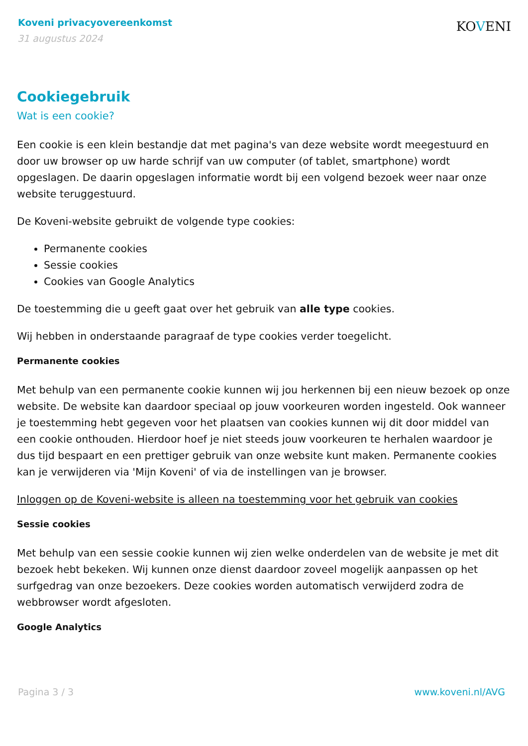Koveni privacyovereenkomst
31 augustus 2024
KOVENI
Cookiegebruik
Wat is een cookie?
Een cookie is een klein bestandje dat met pagina's van deze website wordt meegestuurd en door uw browser op uw harde schrijf van uw computer (of tablet, smartphone) wordt opgeslagen. De daarin opgeslagen informatie wordt bij een volgend bezoek weer naar onze website teruggestuurd.
De Koveni-website gebruikt de volgende type cookies:
Permanente cookies
Sessie cookies
Cookies van Google Analytics
De toestemming die u geeft gaat over het gebruik van alle type cookies.
Wij hebben in onderstaande paragraaf de type cookies verder toegelicht.
Permanente cookies
Met behulp van een permanente cookie kunnen wij jou herkennen bij een nieuw bezoek op onze website. De website kan daardoor speciaal op jouw voorkeuren worden ingesteld. Ook wanneer je toestemming hebt gegeven voor het plaatsen van cookies kunnen wij dit door middel van een cookie onthouden. Hierdoor hoef je niet steeds jouw voorkeuren te herhalen waardoor je dus tijd bespaart en een prettiger gebruik van onze website kunt maken. Permanente cookies kan je verwijderen via 'Mijn Koveni' of via de instellingen van je browser.
Inloggen op de Koveni-website is alleen na toestemming voor het gebruik van cookies
Sessie cookies
Met behulp van een sessie cookie kunnen wij zien welke onderdelen van de website je met dit bezoek hebt bekeken. Wij kunnen onze dienst daardoor zoveel mogelijk aanpassen op het surfgedrag van onze bezoekers. Deze cookies worden automatisch verwijderd zodra de webbrowser wordt afgesloten.
Google Analytics
Pagina 3 / 3 www.koveni.nl/AVG